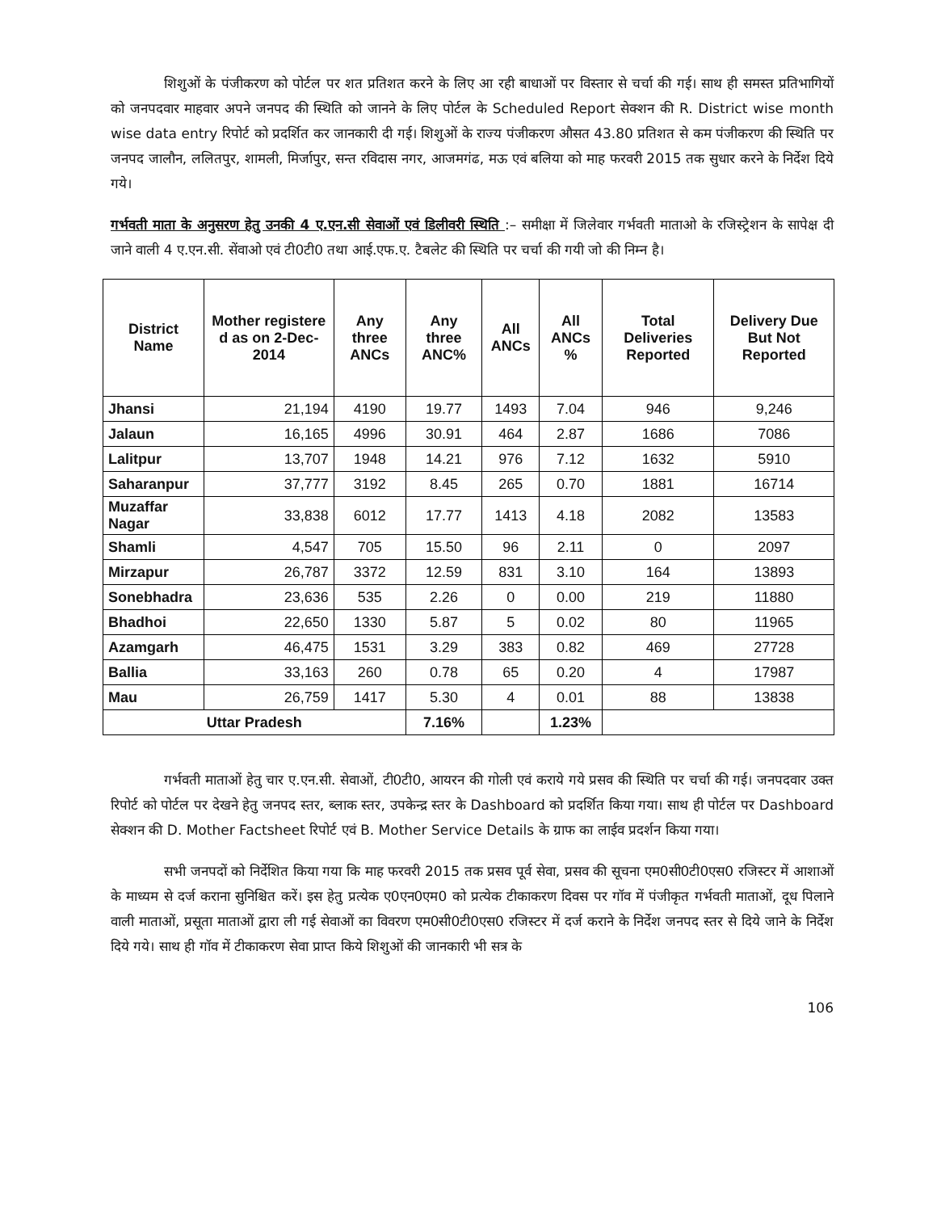शिशुओं के पंजीकरण को पोर्टल पर शत प्रतिशत करने के लिए आ रही बाधाओं पर विस्तार से चर्चा की गई। साथ ही समस्त प्रतिभागियों को जनपदवार माहवार अपने जनपद की स्थिति को जानने के लिए पोर्टल के Scheduled Report सेक्शन की R. District wise month wise data entry रिपोर्ट को प्रदर्शित कर जानकारी दी गई। शिशुओं के राज्य पंजीकरण औसत 43.80 प्रतिशत से कम पंजीकरण की स्थिति पर जनपद जालौन, ललितपुर, शामली, मिर्जापुर, सन्त रविदास नगर, आजमगंढ, मऊ एवं बलिया को माह फरवरी 2015 तक सुधार करने के निर्देश दिये गये।
गर्भवती माता के अनुसरण हेतु उनकी 4 ए.एन.सी सेवाओं एवं डिलीवरी स्थिति :– समीक्षा में जिलेवार गर्भवती माताओ के रजिस्ट्रेशन के सापेक्ष दी जाने वाली 4 ए.एन.सी. सेंवाओ एवं टी0टी0 तथा आई.एफ.ए. टैबलेट की स्थिति पर चर्चा की गयी जो की निम्न है।
| District Name | Mother registere d as on 2-Dec-2014 | Any three ANCs | Any three ANC% | All ANCs | All ANCs % | Total Deliveries Reported | Delivery Due But Not Reported |
| --- | --- | --- | --- | --- | --- | --- | --- |
| Jhansi | 21,194 | 4190 | 19.77 | 1493 | 7.04 | 946 | 9,246 |
| Jalaun | 16,165 | 4996 | 30.91 | 464 | 2.87 | 1686 | 7086 |
| Lalitpur | 13,707 | 1948 | 14.21 | 976 | 7.12 | 1632 | 5910 |
| Saharanpur | 37,777 | 3192 | 8.45 | 265 | 0.70 | 1881 | 16714 |
| Muzaffar Nagar | 33,838 | 6012 | 17.77 | 1413 | 4.18 | 2082 | 13583 |
| Shamli | 4,547 | 705 | 15.50 | 96 | 2.11 | 0 | 2097 |
| Mirzapur | 26,787 | 3372 | 12.59 | 831 | 3.10 | 164 | 13893 |
| Sonebhadra | 23,636 | 535 | 2.26 | 0 | 0.00 | 219 | 11880 |
| Bhadhoi | 22,650 | 1330 | 5.87 | 5 | 0.02 | 80 | 11965 |
| Azamgarh | 46,475 | 1531 | 3.29 | 383 | 0.82 | 469 | 27728 |
| Ballia | 33,163 | 260 | 0.78 | 65 | 0.20 | 4 | 17987 |
| Mau | 26,759 | 1417 | 5.30 | 4 | 0.01 | 88 | 13838 |
| Uttar Pradesh | | | 7.16% | | 1.23% | | |
गर्भवती माताओं हेतु चार ए.एन.सी. सेवाओं, टी0टी0, आयरन की गोली एवं कराये गये प्रसव की स्थिति पर चर्चा की गई। जनपदवार उक्त रिपोर्ट को पोर्टल पर देखने हेतु जनपद स्तर, ब्लाक स्तर, उपकेन्द्र स्तर के Dashboard को प्रदर्शित किया गया। साथ ही पोर्टल पर Dashboard सेक्शन की D. Mother Factsheet रिपोर्ट एवं B. Mother Service Details के ग्राफ का लाईव प्रदर्शन किया गया।
सभी जनपदों को निर्देशित किया गया कि माह फरवरी 2015 तक प्रसव पूर्व सेवा, प्रसव की सूचना एम0सी0टी0एस0 रजिस्टर में आशाओं के माध्यम से दर्ज कराना सुनिश्चित करें। इस हेतु प्रत्येक ए0एन0एम0 को प्रत्येक टीकाकरण दिवस पर गॉव में पंजीकृत गर्भवती माताओं, दूध पिलाने वाली माताओं, प्रसूता माताओं द्वारा ली गई सेवाओं का विवरण एम0सी0टी0एस0 रजिस्टर में दर्ज कराने के निर्देश जनपद स्तर से दिये जाने के निर्देश दिये गये। साथ ही गॉव में टीकाकरण सेवा प्राप्त किये शिशुओं की जानकारी भी सत्र के
106